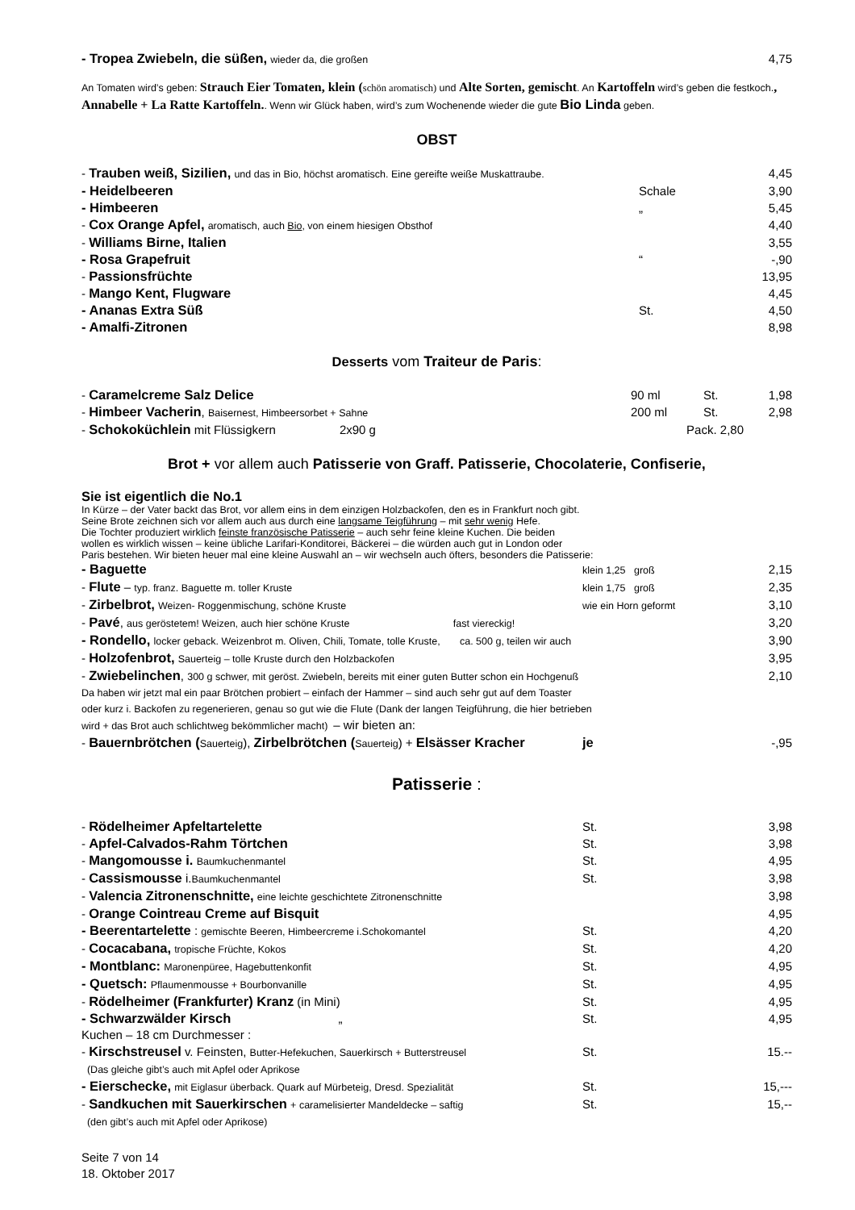| - Tropea Zwiebeln, die süßen, wieder da, die großen | 4,75 |
An Tomaten wird’s geben: Strauch Eier Tomaten, klein (schön aromatisch) und Alte Sorten, gemischt. An Kartoffeln wird’s geben die festkoch., Annabelle + La Ratte Kartoffeln.. Wenn wir Glück haben, wird’s zum Wochenende wieder die gute Bio Linda geben.
OBST
| - Trauben weiß, Sizilien, und das in Bio, höchst aromatisch. Eine gereifte weiße Muskattraube. | | 4,45 |
| - Heidelbeeren | Schale | 3,90 |
| - Himbeeren | „ | 5,45 |
| - Cox Orange Apfel, aromatisch, auch Bio , von einem hiesigen Obsthof | | 4,40 |
| - Williams Birne, Italien | | 3,55 |
| - Rosa Grapefruit | “ | -,90 |
| - Passionsfrüchte | | 13,95 |
| - Mango Kent, Flugware | | 4,45 |
| - Ananas Extra Süß | St. | 4,50 |
| - Amalfi-Zitronen | | 8,98 |
Desserts vom Traiteur de Paris:
| - Caramelcreme Salz Delice | 90 ml | St. | 1,98 |
| - Himbeer Vacherin , Baisernest, Himbeersorbet + Sahne | 200 ml | St. | 2,98 |
| - Schokoküchlein mit Flüssigkern 2x90 g | Pack. 2,80 | | |
Brot + vor allem auch Patisserie von Graff. Patisserie, Chocolaterie, Confiserie,
Sie ist eigentlich die No.1
In Kürze – der Vater backt das Brot, vor allem eins in dem einzigen Holzbackofen, den es in Frankfurt noch gibt.
Seine Brote zeichnen sich vor allem auch aus durch eine langsame Teigführung – mit sehr wenig Hefe.
Die Tochter produziert wirklich feinste französische Patisserie – auch sehr feine kleine Kuchen. Die beiden
wollen es wirklich wissen – keine übliche Larifari-Konditorei, Bäckerei – die würden auch gut in London oder
Paris bestehen. Wir bieten heuer mal eine kleine Auswahl an – wir wechseln auch öfters, besonders die Patisserie:
| - Baguette | klein 1,25 groß | 2,15 |
| - Flute – typ. franz. Baguette m. toller Kruste | klein 1,75 groß | 2,35 |
| - Zirbelbrot, Weizen- Roggenmischung, schöne Kruste | wie ein Horn geformt | 3,10 |
| - Pavé , aus geröstetem! Weizen, auch hier schöne Kruste fast viereckig! | | 3,20 |
| - Rondello, locker geback. Weizenbrot m. Oliven, Chili, Tomate, tolle Kruste, ca. 500 g, teilen wir auch | | 3,90 |
| - Holzofenbrot, Sauerteig – tolle Kruste durch den Holzbackofen | | 3,95 |
| - Zwiebelinchen , 300 g schwer, mit geröst. Zwiebeln, bereits mit einer guten Butter schon ein Hochgenuß | | 2,10 |
Da haben wir jetzt mal ein paar Brötchen probiert – einfach der Hammer – sind auch sehr gut auf dem Toaster
oder kurz i. Backofen zu regenerieren, genau so gut wie die Flute (Dank der langen Teigführung, die hier betrieben
wird + das Brot auch schlichtweg bekömmlicher macht) – wir bieten an:
| - Bauernbrötchen ( Sauerteig ), Zirbelbrötchen ( Sauerteig ) + Elsässer Kracher | je | -,95 |
Patisserie :
| - Rödelheimer Apfeltartelette | St. | 3,98 |
| - Apfel-Calvados-Rahm Törtchen | St. | 3,98 |
| - Mangomousse i. Baumkuchenmantel | St. | 4,95 |
| - Cassismousse i. Baumkuchenmantel | St. | 3,98 |
| - Valencia Zitronenschnitte, eine leichte geschichtete Zitronenschnitte | | 3,98 |
| - Orange Cointreau Creme auf Bisquit | | 4,95 |
| - Beerentartelette : gemischte Beeren, Himbeercreme i.Schokomantel | St. | 4,20 |
| - Cocacabana, tropische Früchte, Kokos | St. | 4,20 |
| - Montblanc: Maronenpüree, Hagebuttenkonfit | St. | 4,95 |
| - Quetsch: Pflaumenmousse + Bourbonvanille | St. | 4,95 |
| - Rödelheimer (Frankfurter) Kranz (in Mini) | St. | 4,95 |
| - Schwarzwälder Kirsch „ | St. | 4,95 |
| Kuchen – 18 cm Durchmesser : | | |
| - Kirschstreusel v. Feinsten, Butter-Hefekuchen, Sauerkirsch + Butterstreusel | St. | 15.-- |
| (Das gleiche gibt’s auch mit Apfel oder Aprikose | | |
| - Eierschecke, mit Eiglasur überback. Quark auf Mürbeteig, Dresd. Spezialität | St. | 15,--- |
| - Sandkuchen mit Sauerkirschen + caramelisierter Mandeldecke – saftig | St. | 15,-- |
| (den gibt’s auch mit Apfel oder Aprikose) | | |
Seite 7 von 14
18. Oktober 2017